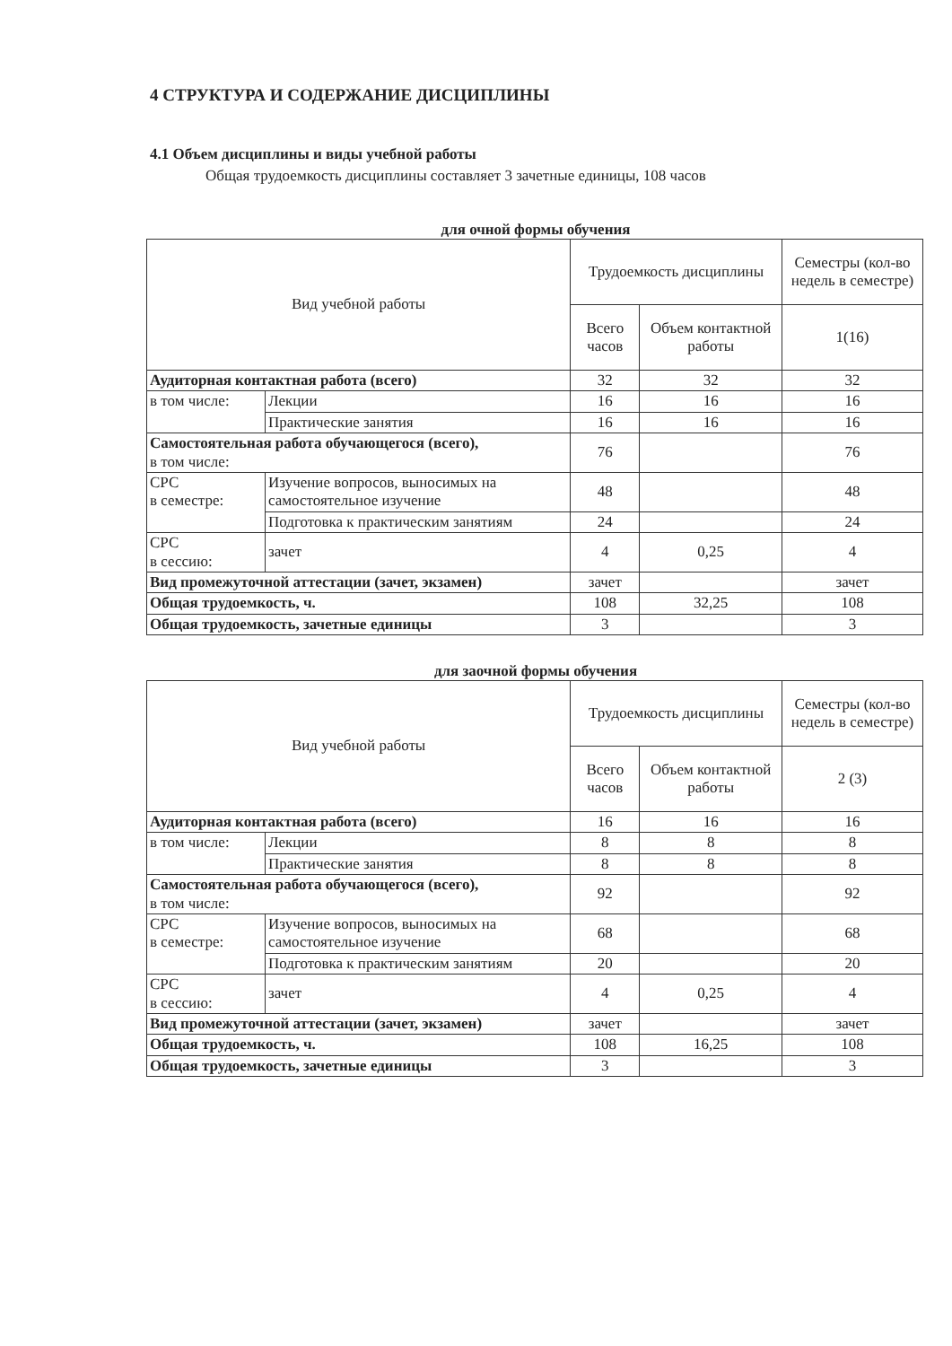4 СТРУКТУРА И СОДЕРЖАНИЕ ДИСЦИПЛИНЫ
4.1 Объем дисциплины и виды учебной работы
Общая трудоемкость дисциплины составляет 3 зачетные единицы, 108 часов
для очной формы обучения
| Вид учебной работы | | Трудоемкость дисциплины | | Семестры (кол-во недель в семестре) |
| --- | --- | --- | --- | --- |
| | | Всего часов | Объем контактной работы | 1(16) |
| Аудиторная контактная работа (всего) | | 32 | 32 | 32 |
| в том числе: | Лекции | 16 | 16 | 16 |
| | Практические занятия | 16 | 16 | 16 |
| Самостоятельная работа обучающегося (всего), в том числе: | | 76 | | 76 |
| СРС в семестре: | Изучение вопросов, выносимых на самостоятельное изучение | 48 | | 48 |
| | Подготовка к практическим занятиям | 24 | | 24 |
| СРС в сессию: | зачет | 4 | 0,25 | 4 |
| Вид промежуточной аттестации (зачет, экзамен) | | зачет | | зачет |
| Общая трудоемкость, ч. | | 108 | 32,25 | 108 |
| Общая трудоемкость, зачетные единицы | | 3 | | 3 |
для заочной формы обучения
| Вид учебной работы | | Трудоемкость дисциплины | | Семестры (кол-во недель в семестре) |
| --- | --- | --- | --- | --- |
| | | Всего часов | Объем контактной работы | 2 (3) |
| Аудиторная контактная работа (всего) | | 16 | 16 | 16 |
| в том числе: | Лекции | 8 | 8 | 8 |
| | Практические занятия | 8 | 8 | 8 |
| Самостоятельная работа обучающегося (всего), в том числе: | | 92 | | 92 |
| СРС в семестре: | Изучение вопросов, выносимых на самостоятельное изучение | 68 | | 68 |
| | Подготовка к практическим занятиям | 20 | | 20 |
| СРС в сессию: | зачет | 4 | 0,25 | 4 |
| Вид промежуточной аттестации (зачет, экзамен) | | зачет | | зачет |
| Общая трудоемкость, ч. | | 108 | 16,25 | 108 |
| Общая трудоемкость, зачетные единицы | | 3 | | 3 |